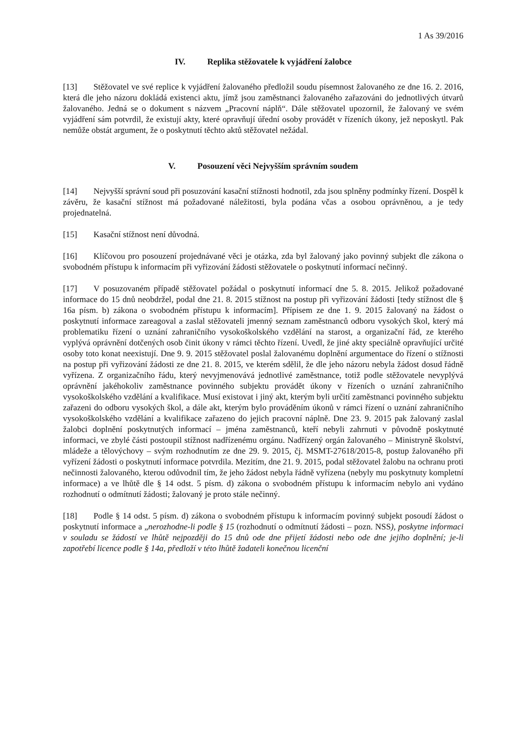1 As 39/2016
IV. Replika stěžovatele k vyjádření žalobce
[13] Stěžovatel ve své replice k vyjádření žalovaného předložil soudu písemnost žalovaného ze dne 16. 2. 2016, která dle jeho názoru dokládá existenci aktu, jímž jsou zaměstnanci žalovaného zařazováni do jednotlivých útvarů žalovaného. Jedná se o dokument s názvem „Pracovní náplň“. Dále stěžovatel upozornil, že žalovaný ve svém vyjádření sám potvrdil, že existují akty, které opravňují úřední osoby provádět v řízeních úkony, jež neposkytl. Pak nemůže obstát argument, že o poskytnutí těchto aktů stěžovatel nežádal.
V. Posouzení věci Nejvyšším správním soudem
[14] Nejvyšší správní soud při posuzování kasační stížnosti hodnotil, zda jsou splněny podmínky řízení. Dospěl k závěru, že kasační stížnost má požadované náležitosti, byla podána včas a osobou oprávněnou, a je tedy projednatelná.
[15] Kasační stížnost není důvodná.
[16] Klíčovou pro posouzení projednávané věci je otázka, zda byl žalovaný jako povinný subjekt dle zákona o svobodném přístupu k informacím při vyřizování žádosti stěžovatele o poskytnutí informací nečinný.
[17] V posuzovaném případě stěžovatel požádal o poskytnutí informací dne 5. 8. 2015. Jelikož požadované informace do 15 dnů neobdržel, podal dne 21. 8. 2015 stížnost na postup při vyřizování žádosti [tedy stížnost dle § 16a písm. b) zákona o svobodném přístupu k informacím]. Přípisem ze dne 1. 9. 2015 žalovaný na žádost o poskytnutí informace zareagoval a zaslal stěžovateli jmenný seznam zaměstnanců odboru vysokých škol, který má problematiku řízení o uznání zahraničního vysokoškolského vzdělání na starost, a organizační řád, ze kterého vyplývá oprávnění dotčených osob činit úkony v rámci těchto řízení. Uvedl, že jiné akty speciálně opravňující určité osoby toto konat neexistují. Dne 9. 9. 2015 stěžovatel poslal žalovanému doplnění argumentace do řízení o stížnosti na postup při vyřizování žádosti ze dne 21. 8. 2015, ve kterém sdělil, že dle jeho názoru nebyla žádost dosud řádně vyřízena. Z organizačního řádu, který nevyjmenovává jednotlivé zaměstnance, totiž podle stěžovatele nevyplývá oprávnění jakéhokoliv zaměstnance povinného subjektu provádět úkony v řízeních o uznání zahraničního vysokoškolského vzdělání a kvalifikace. Musí existovat i jiný akt, kterým byli určití zaměstnanci povinného subjektu zařazeni do odboru vysokých škol, a dále akt, kterým bylo prováděním úkonů v rámci řízení o uznání zahraničního vysokoškolského vzdělání a kvalifikace zařazeno do jejich pracovní náplně. Dne 23. 9. 2015 pak žalovaný zaslal žalobci doplnění poskytnutých informací – jména zaměstnanců, kteří nebyli zahrnuti v původně poskytnuté informaci, ve zbylé části postoupil stížnost nadřízenému orgánu. Nadřízený orgán žalovaného – Ministryně školství, mládeže a tělovýchovy – svým rozhodnutím ze dne 29. 9. 2015, čj. MSMT-27618/2015-8, postup žalovaného při vyřízení žádosti o poskytnutí informace potvrdila. Mezitím, dne 21. 9. 2015, podal stěžovatel žalobu na ochranu proti nečinnosti žalovaného, kterou odůvodnil tím, že jeho žádost nebyla řádně vyřízena (nebyly mu poskytnuty kompletní informace) a ve lhůtě dle § 14 odst. 5 písm. d) zákona o svobodném přístupu k informacím nebylo ani vydáno rozhodnutí o odmítnutí žádosti; žalovaný je proto stále nečinný.
[18] Podle § 14 odst. 5 písm. d) zákona o svobodném přístupu k informacím povinný subjekt posoudí žádost o poskytnutí informace a „nerozhodne-li podle § 15 (rozhodnutí o odmítnutí žádosti – pozn. NSS), poskytne informaci v souladu se žádostí ve lhůtě nejpozději do 15 dnů ode dne přijetí žádosti nebo ode dne jejího doplnění; je-li zapotřebí licence podle § 14a, předloží v této lhůtě žadateli konečnou licenční